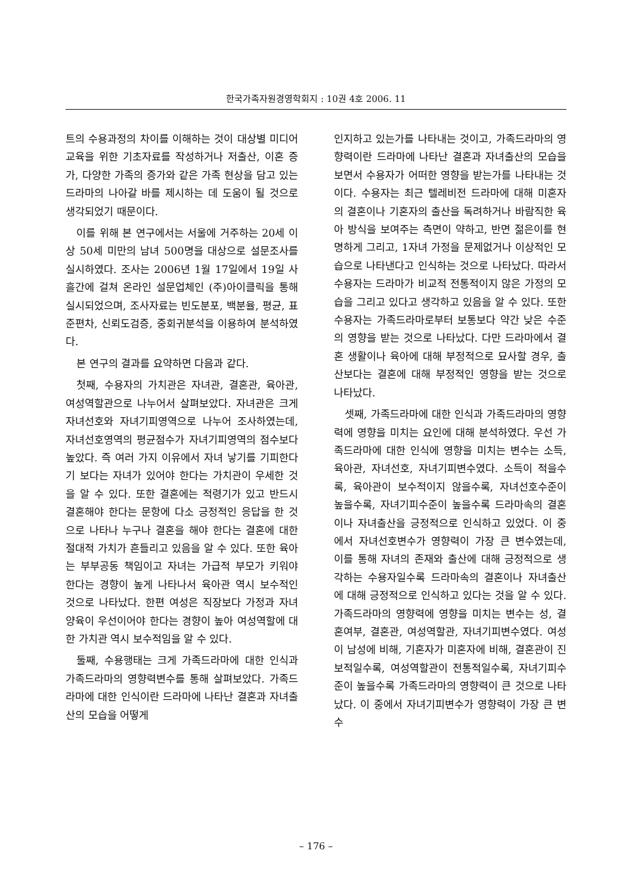한국가족자원경영학회지 : 10권 4호 2006. 11
트의 수용과정의 차이를 이해하는 것이 대상별 미디어 교육을 위한 기초자료를 작성하거나 저출산, 이혼 증가, 다양한 가족의 증가와 같은 가족 현상을 담고 있는 드라마의 나아갈 바를 제시하는 데 도움이 될 것으로 생각되었기 때문이다.
이를 위해 본 연구에서는 서울에 거주하는 20세 이상 50세 미만의 남녀 500명을 대상으로 설문조사를 실시하였다. 조사는 2006년 1월 17일에서 19일 사흘간에 걸쳐 온라인 설문업체인 (주)아이클릭을 통해 실시되었으며, 조사자료는 빈도분포, 백분율, 평균, 표준편차, 신뢰도검증, 중회귀분석을 이용하여 분석하였다.
본 연구의 결과를 요약하면 다음과 같다.
첫째, 수용자의 가치관은 자녀관, 결혼관, 육아관, 여성역할관으로 나누어서 살펴보았다. 자녀관은 크게 자녀선호와 자녀기피영역으로 나누어 조사하였는데, 자녀선호영역의 평균점수가 자녀기피영역의 점수보다 높았다. 즉 여러 가지 이유에서 자녀 낳기를 기피한다기 보다는 자녀가 있어야 한다는 가치관이 우세한 것을 알 수 있다. 또한 결혼에는 적령기가 있고 반드시 결혼해야 한다는 문항에 다소 긍정적인 응답을 한 것으로 나타나 누구나 결혼을 해야 한다는 결혼에 대한 절대적 가치가 흔들리고 있음을 알 수 있다. 또한 육아는 부부공동 책임이고 자녀는 가급적 부모가 키워야 한다는 경향이 높게 나타나서 육아관 역시 보수적인 것으로 나타났다. 한편 여성은 직장보다 가정과 자녀양육이 우선이어야 한다는 경향이 높아 여성역할에 대한 가치관 역시 보수적임을 알 수 있다.
둘째, 수용행태는 크게 가족드라마에 대한 인식과 가족드라마의 영향력변수를 통해 살펴보았다. 가족드라마에 대한 인식이란 드라마에 나타난 결혼과 자녀출산의 모습을 어떻게
인지하고 있는가를 나타내는 것이고, 가족드라마의 영향력이란 드라마에 나타난 결혼과 자녀출산의 모습을 보면서 수용자가 어떠한 영향을 받는가를 나타내는 것이다. 수용자는 최근 텔레비전 드라마에 대해 미혼자의 결혼이나 기혼자의 출산을 독려하거나 바람직한 육아 방식을 보여주는 측면이 약하고, 반면 젊은이를 현명하게 그리고, 1자녀 가정을 문제없거나 이상적인 모습으로 나타낸다고 인식하는 것으로 나타났다. 따라서 수용자는 드라마가 비교적 전통적이지 않은 가정의 모습을 그리고 있다고 생각하고 있음을 알 수 있다. 또한 수용자는 가족드라마로부터 보통보다 약간 낮은 수준의 영향을 받는 것으로 나타났다. 다만 드라마에서 결혼 생활이나 육아에 대해 부정적으로 묘사할 경우, 출산보다는 결혼에 대해 부정적인 영향을 받는 것으로 나타났다.
셋째, 가족드라마에 대한 인식과 가족드라마의 영향력에 영향을 미치는 요인에 대해 분석하였다. 우선 가족드라마에 대한 인식에 영향을 미치는 변수는 소득, 육아관, 자녀선호, 자녀기피변수였다. 소득이 적을수록, 육아관이 보수적이지 않을수록, 자녀선호수준이 높을수록, 자녀기피수준이 높을수록 드라마속의 결혼이나 자녀출산을 긍정적으로 인식하고 있었다. 이 중에서 자녀선호변수가 영향력이 가장 큰 변수였는데, 이를 통해 자녀의 존재와 출산에 대해 긍정적으로 생각하는 수용자일수록 드라마속의 결혼이나 자녀출산에 대해 긍정적으로 인식하고 있다는 것을 알 수 있다. 가족드라마의 영향력에 영향을 미치는 변수는 성, 결혼여부, 결혼관, 여성역할관, 자녀기피변수였다. 여성이 남성에 비해, 기혼자가 미혼자에 비해, 결혼관이 진보적일수록, 여성역할관이 전통적일수록, 자녀기피수준이 높을수록 가족드라마의 영향력이 큰 것으로 나타났다. 이 중에서 자녀기피변수가 영향력이 가장 큰 변수
– 176 –